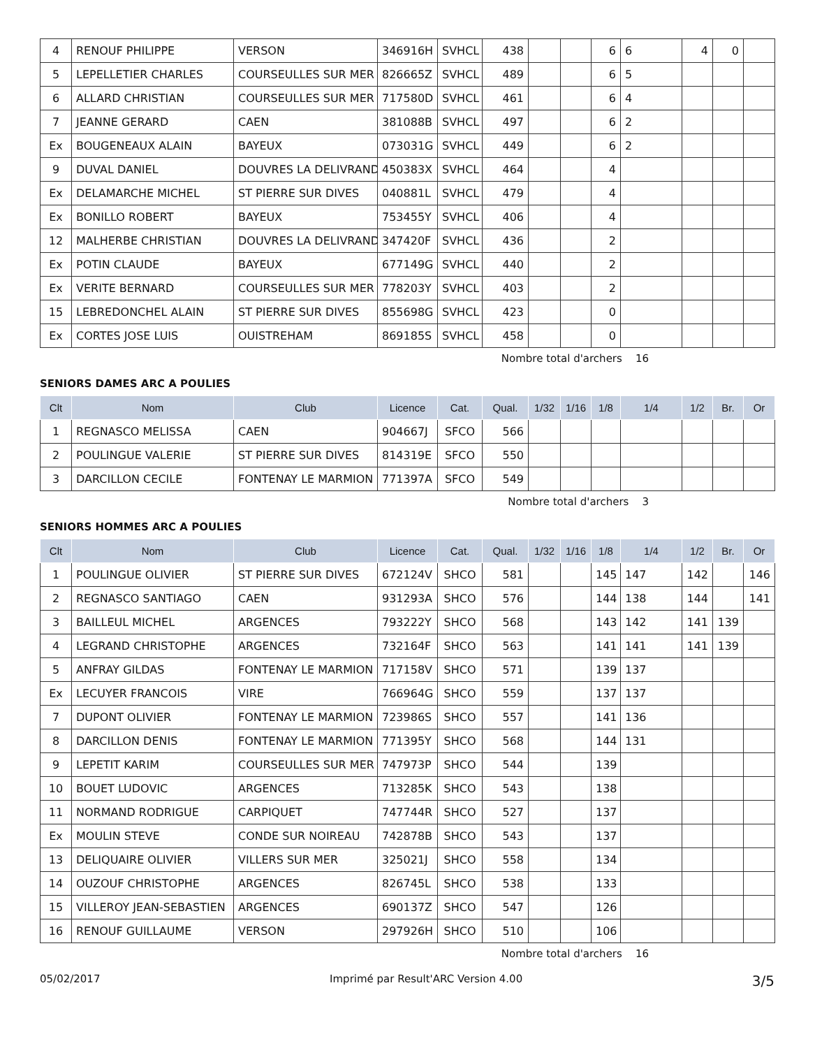| 4 | RENOUF PHILIPPE | VERSON | 346916H | SVHCL | 438 | | | 6 | 6 | 4 | 0 | |
| 5 | LEPELLETIER CHARLES | COURSEULLES SUR MER | 826665Z | SVHCL | 489 | | | 6 | 5 | | | |
| 6 | ALLARD CHRISTIAN | COURSEULLES SUR MER | 717580D | SVHCL | 461 | | | 6 | 4 | | | |
| 7 | JEANNE GERARD | CAEN | 381088B | SVHCL | 497 | | | 6 | 2 | | | |
| Ex | BOUGENEAUX ALAIN | BAYEUX | 073031G | SVHCL | 449 | | | 6 | 2 | | | |
| 9 | DUVAL DANIEL | DOUVRES LA DELIVRAND | 450383X | SVHCL | 464 | | | 4 | | | | |
| Ex | DELAMARCHE MICHEL | ST PIERRE SUR DIVES | 040881L | SVHCL | 479 | | | 4 | | | | |
| Ex | BONILLO ROBERT | BAYEUX | 753455Y | SVHCL | 406 | | | 4 | | | | |
| 12 | MALHERBE CHRISTIAN | DOUVRES LA DELIVRAND | 347420F | SVHCL | 436 | | | 2 | | | | |
| Ex | POTIN CLAUDE | BAYEUX | 677149G | SVHCL | 440 | | | 2 | | | | |
| Ex | VERITE BERNARD | COURSEULLES SUR MER | 778203Y | SVHCL | 403 | | | 2 | | | | |
| 15 | LEBREDONCHEL ALAIN | ST PIERRE SUR DIVES | 855698G | SVHCL | 423 | | | 0 | | | | |
| Ex | CORTES JOSE LUIS | OUISTREHAM | 869185S | SVHCL | 458 | | | 0 | | | | |
Nombre total d'archers 16
SENIORS DAMES ARC A POULIES
| Clt | Nom | Club | Licence | Cat. | Qual. | 1/32 | 1/16 | 1/8 | 1/4 | 1/2 | Br. | Or |
| --- | --- | --- | --- | --- | --- | --- | --- | --- | --- | --- | --- | --- |
| 1 | REGNASCO MELISSA | CAEN | 904667J | SFCO | 566 | | | | | | | |
| 2 | POULINGUE VALERIE | ST PIERRE SUR DIVES | 814319E | SFCO | 550 | | | | | | | |
| 3 | DARCILLON CECILE | FONTENAY LE MARMION | 771397A | SFCO | 549 | | | | | | | |
Nombre total d'archers 3
SENIORS HOMMES ARC A POULIES
| Clt | Nom | Club | Licence | Cat. | Qual. | 1/32 | 1/16 | 1/8 | 1/4 | 1/2 | Br. | Or |
| --- | --- | --- | --- | --- | --- | --- | --- | --- | --- | --- | --- | --- |
| 1 | POULINGUE OLIVIER | ST PIERRE SUR DIVES | 672124V | SHCO | 581 | | | 145 | 147 | 142 | | 146 |
| 2 | REGNASCO SANTIAGO | CAEN | 931293A | SHCO | 576 | | | 144 | 138 | 144 | | 141 |
| 3 | BAILLEUL MICHEL | ARGENCES | 793222Y | SHCO | 568 | | | 143 | 142 | 141 | 139 | |
| 4 | LEGRAND CHRISTOPHE | ARGENCES | 732164F | SHCO | 563 | | | 141 | 141 | 141 | 139 | |
| 5 | ANFRAY GILDAS | FONTENAY LE MARMION | 717158V | SHCO | 571 | | | 139 | 137 | | | |
| Ex | LECUYER FRANCOIS | VIRE | 766964G | SHCO | 559 | | | 137 | 137 | | | |
| 7 | DUPONT OLIVIER | FONTENAY LE MARMION | 723986S | SHCO | 557 | | | 141 | 136 | | | |
| 8 | DARCILLON DENIS | FONTENAY LE MARMION | 771395Y | SHCO | 568 | | | 144 | 131 | | | |
| 9 | LEPETIT KARIM | COURSEULLES SUR MER | 747973P | SHCO | 544 | | | 139 | | | | |
| 10 | BOUET LUDOVIC | ARGENCES | 713285K | SHCO | 543 | | | 138 | | | | |
| 11 | NORMAND RODRIGUE | CARPIQUET | 747744R | SHCO | 527 | | | 137 | | | | |
| Ex | MOULIN STEVE | CONDE SUR NOIREAU | 742878B | SHCO | 543 | | | 137 | | | | |
| 13 | DELIQUAIRE OLIVIER | VILLERS SUR MER | 325021J | SHCO | 558 | | | 134 | | | | |
| 14 | OUZOUF CHRISTOPHE | ARGENCES | 826745L | SHCO | 538 | | | 133 | | | | |
| 15 | VILLEROY JEAN-SEBASTIEN | ARGENCES | 690137Z | SHCO | 547 | | | 126 | | | | |
| 16 | RENOUF GUILLAUME | VERSON | 297926H | SHCO | 510 | | | 106 | | | | |
Nombre total d'archers 16
05/02/2017 Imprimé par Result'ARC Version 4.00 3/5